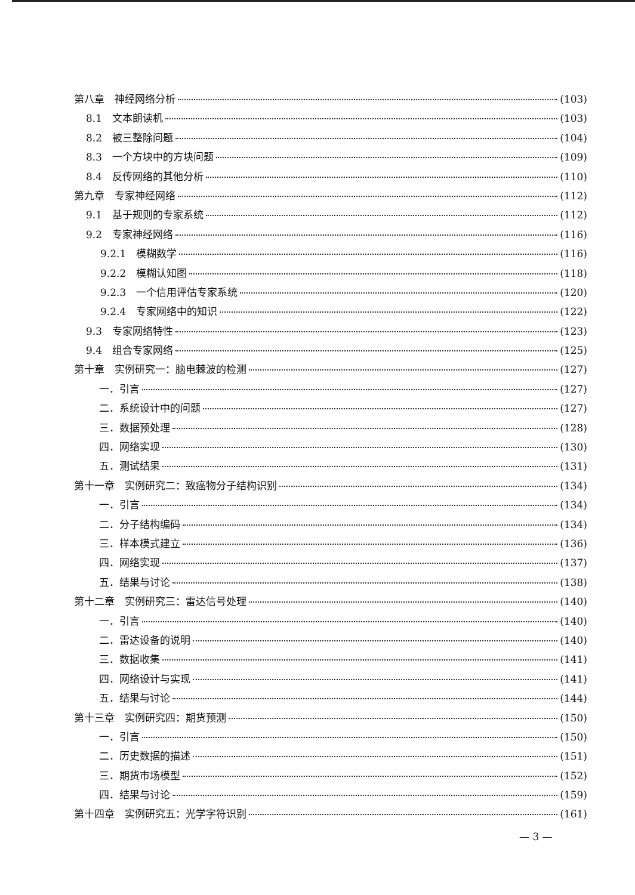第八章　神经网络分析 (103)
8.1　文本朗读机 (103)
8.2　被三整除问题 (104)
8.3　一个方块中的方块问题 (109)
8.4　反传网络的其他分析 (110)
第九章　专家神经网络 (112)
9.1　基于规则的专家系统 (112)
9.2　专家神经网络 (116)
9.2.1　模糊数学 (116)
9.2.2　模糊认知图 (118)
9.2.3　一个信用评估专家系统 (120)
9.2.4　专家网络中的知识 (122)
9.3　专家网络特性 (123)
9.4　组合专家网络 (125)
第十章　实例研究一：脑电棘波的检测 (127)
一．引言 (127)
二．系统设计中的问题 (127)
三．数据预处理 (128)
四．网络实现 (130)
五．测试结果 (131)
第十一章　实例研究二：致癌物分子结构识别 (134)
一．引言 (134)
二．分子结构编码 (134)
三．样本模式建立 (136)
四．网络实现 (137)
五．结果与讨论 (138)
第十二章　实例研究三：雷达信号处理 (140)
一．引言 (140)
二．雷达设备的说明 (140)
三．数据收集 (141)
四．网络设计与实现 (141)
五．结果与讨论 (144)
第十三章　实例研究四：期货预测 (150)
一．引言 (150)
二．历史数据的描述 (151)
三．期货市场模型 (152)
四．结果与讨论 (159)
第十四章　实例研究五：光学字符识别 (161)
— 3 —